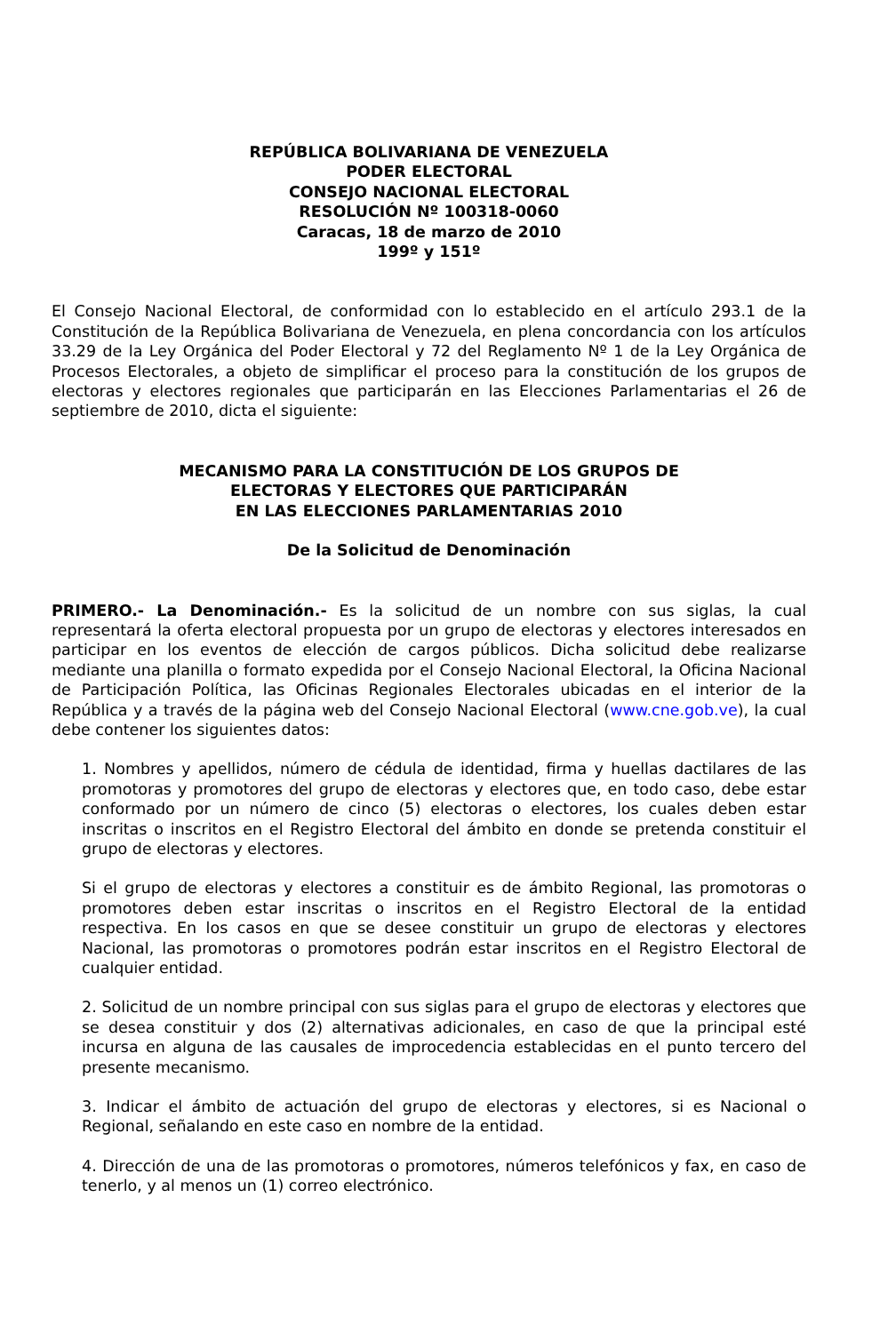REPÚBLICA BOLIVARIANA DE VENEZUELA
PODER ELECTORAL
CONSEJO NACIONAL ELECTORAL
RESOLUCIÓN Nº 100318-0060
Caracas, 18 de marzo de 2010
199º y 151º
El Consejo Nacional Electoral, de conformidad con lo establecido en el artículo 293.1 de la Constitución de la República Bolivariana de Venezuela, en plena concordancia con los artículos 33.29 de la Ley Orgánica del Poder Electoral y 72 del Reglamento Nº 1 de la Ley Orgánica de Procesos Electorales, a objeto de simplificar el proceso para la constitución de los grupos de electoras y electores regionales que participarán en las Elecciones Parlamentarias el 26 de septiembre de 2010, dicta el siguiente:
MECANISMO PARA LA CONSTITUCIÓN DE LOS GRUPOS DE
ELECTORAS Y ELECTORES QUE PARTICIPARÁN
EN LAS ELECCIONES PARLAMENTARIAS 2010
De la Solicitud de Denominación
PRIMERO.- La Denominación.- Es la solicitud de un nombre con sus siglas, la cual representará la oferta electoral propuesta por un grupo de electoras y electores interesados en participar en los eventos de elección de cargos públicos. Dicha solicitud debe realizarse mediante una planilla o formato expedida por el Consejo Nacional Electoral, la Oficina Nacional de Participación Política, las Oficinas Regionales Electorales ubicadas en el interior de la República y a través de la página web del Consejo Nacional Electoral (www.cne.gob.ve), la cual debe contener los siguientes datos:
1. Nombres y apellidos, número de cédula de identidad, firma y huellas dactilares de las promotoras y promotores del grupo de electoras y electores que, en todo caso, debe estar conformado por un número de cinco (5) electoras o electores, los cuales deben estar inscritas o inscritos en el Registro Electoral del ámbito en donde se pretenda constituir el grupo de electoras y electores.
Si el grupo de electoras y electores a constituir es de ámbito Regional, las promotoras o promotores deben estar inscritas o inscritos en el Registro Electoral de la entidad respectiva. En los casos en que se desee constituir un grupo de electoras y electores Nacional, las promotoras o promotores podrán estar inscritos en el Registro Electoral de cualquier entidad.
2. Solicitud de un nombre principal con sus siglas para el grupo de electoras y electores que se desea constituir y dos (2) alternativas adicionales, en caso de que la principal esté incursa en alguna de las causales de improcedencia establecidas en el punto tercero del presente mecanismo.
3. Indicar el ámbito de actuación del grupo de electoras y electores, si es Nacional o Regional, señalando en este caso en nombre de la entidad.
4. Dirección de una de las promotoras o promotores, números telefónicos y fax, en caso de tenerlo, y al menos un (1) correo electrónico.